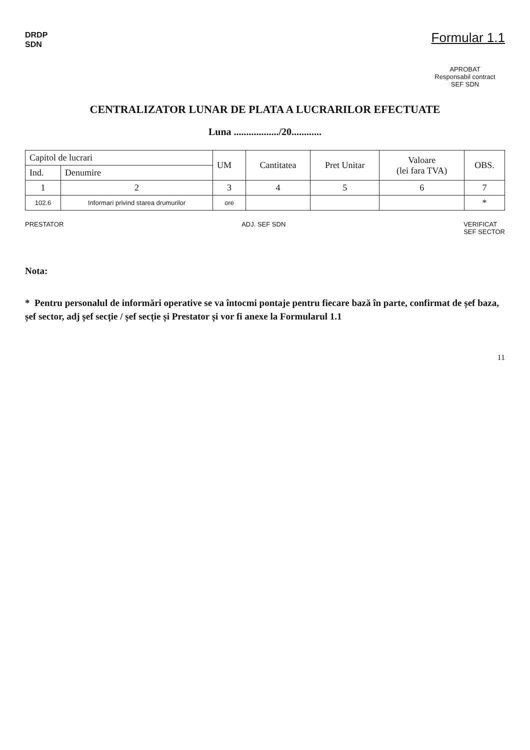DRDP
SDN
Formular 1.1
APROBAT
Responsabil contract
SEF SDN
CENTRALIZATOR LUNAR DE PLATA A LUCRARILOR EFECTUATE
Luna ................../20............
| Capitol de lucrari | | UM | Cantitatea | Pret Unitar | Valoare (lei fara TVA) | OBS. |
| --- | --- | --- | --- | --- | --- | --- |
| Ind. | Denumire | | | | | |
| 1 | 2 | 3 | 4 | 5 | 6 | 7 |
| 102.6 | Informari privind starea drumurilor | ore | | | | * |
PRESTATOR ADJ. SEF SDN VERIFICAT
SEF SECTOR
Nota:
* Pentru personalul de informări operative se va întocmi pontaje pentru fiecare bază în parte, confirmat de șef baza, șef sector, adj șef secție / șef secție și Prestator și vor fi anexe la Formularul 1.1
11